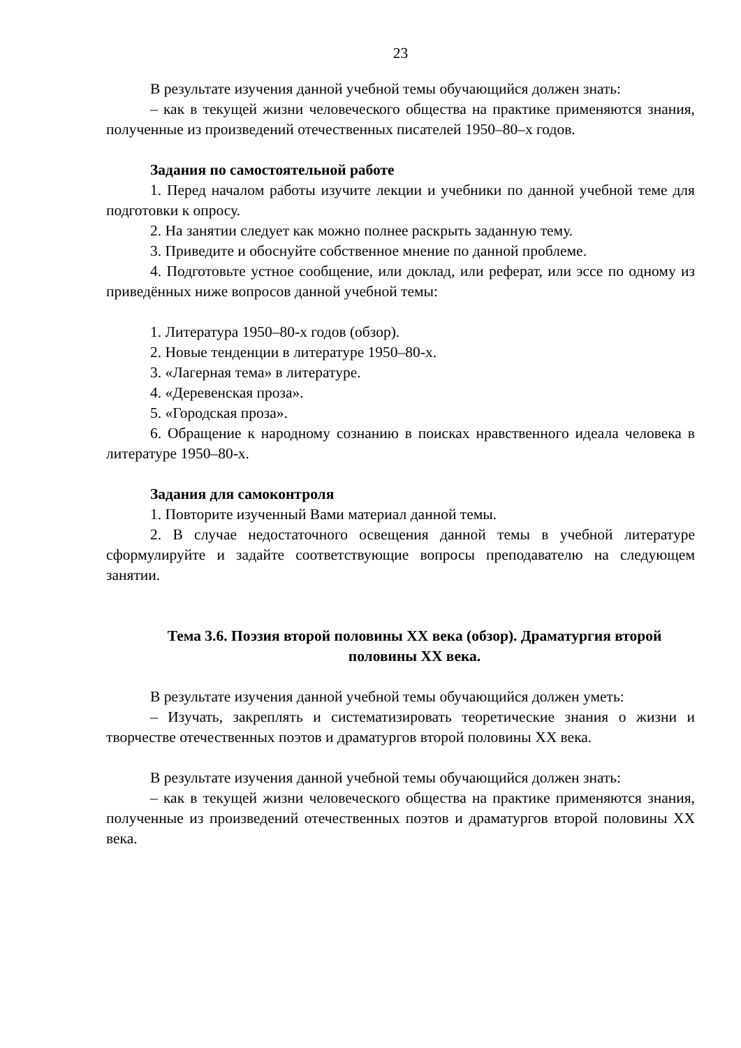23
В результате изучения данной учебной темы обучающийся должен знать:
– как в текущей жизни человеческого общества на практике применяются знания, полученные из произведений отечественных писателей 1950–80–х годов.
Задания по самостоятельной работе
1. Перед началом работы изучите лекции и учебники по данной учебной теме для подготовки к опросу.
2. На занятии следует как можно полнее раскрыть заданную тему.
3. Приведите и обоснуйте собственное мнение по данной проблеме.
4. Подготовьте устное сообщение, или доклад, или реферат, или эссе по одному из приведённых ниже вопросов данной учебной темы:
1. Литература 1950–80-х годов (обзор).
2. Новые тенденции в литературе 1950–80-х.
3. «Лагерная тема» в литературе.
4. «Деревенская проза».
5. «Городская проза».
6. Обращение к народному сознанию в поисках нравственного идеала человека в литературе 1950–80-х.
Задания для самоконтроля
1. Повторите изученный Вами материал данной темы.
2. В случае недостаточного освещения данной темы в учебной литературе сформулируйте и задайте соответствующие вопросы преподавателю на следующем занятии.
Тема 3.6. Поэзия второй половины XX века (обзор). Драматургия второй половины XX века.
В результате изучения данной учебной темы обучающийся должен уметь:
– Изучать, закреплять и систематизировать теоретические знания о жизни и творчестве отечественных поэтов и драматургов второй половины XX века.
В результате изучения данной учебной темы обучающийся должен знать:
– как в текущей жизни человеческого общества на практике применяются знания, полученные из произведений отечественных поэтов и драматургов второй половины XX века.